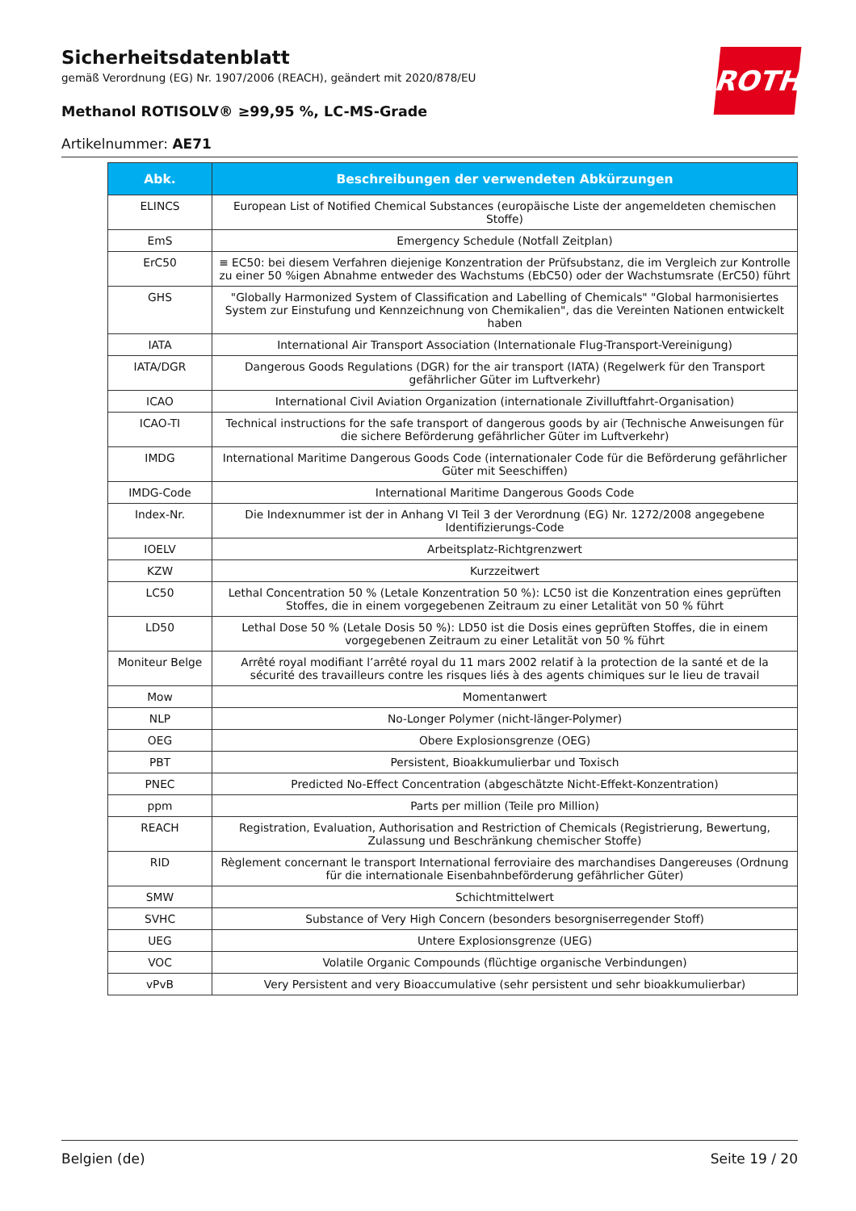ROTH
Sicherheitsdatenblatt
gemäß Verordnung (EG) Nr. 1907/2006 (REACH), geändert mit 2020/878/EU
Methanol ROTISOLV® ≥99,95 %, LC-MS-Grade
Artikelnummer: AE71
| Abk. | Beschreibungen der verwendeten Abkürzungen |
| --- | --- |
| ELINCS | European List of Notified Chemical Substances (europäische Liste der angemeldeten chemischen Stoffe) |
| EmS | Emergency Schedule (Notfall Zeitplan) |
| ErC50 | ≡ EC50: bei diesem Verfahren diejenige Konzentration der Prüfsubstanz, die im Vergleich zur Kontrolle zu einer 50 %igen Abnahme entweder des Wachstums (EbC50) oder der Wachstumsrate (ErC50) führt |
| GHS | "Globally Harmonized System of Classification and Labelling of Chemicals" "Global harmonisiertes System zur Einstufung und Kennzeichnung von Chemikalien", das die Vereinten Nationen entwickelt haben |
| IATA | International Air Transport Association (Internationale Flug-Transport-Vereinigung) |
| IATA/DGR | Dangerous Goods Regulations (DGR) for the air transport (IATA) (Regelwerk für den Transport gefährlicher Güter im Luftverkehr) |
| ICAO | International Civil Aviation Organization (internationale Zivilluftfahrt-Organisation) |
| ICAO-TI | Technical instructions for the safe transport of dangerous goods by air (Technische Anweisungen für die sichere Beförderung gefährlicher Güter im Luftverkehr) |
| IMDG | International Maritime Dangerous Goods Code (internationaler Code für die Beförderung gefährlicher Güter mit Seeschiffen) |
| IMDG-Code | International Maritime Dangerous Goods Code |
| Index-Nr. | Die Indexnummer ist der in Anhang VI Teil 3 der Verordnung (EG) Nr. 1272/2008 angegebene Identifizierungs-Code |
| IOELV | Arbeitsplatz-Richtgrenzwert |
| KZW | Kurzzeitwert |
| LC50 | Lethal Concentration 50 % (Letale Konzentration 50 %): LC50 ist die Konzentration eines geprüften Stoffes, die in einem vorgegebenen Zeitraum zu einer Letalität von 50 % führt |
| LD50 | Lethal Dose 50 % (Letale Dosis 50 %): LD50 ist die Dosis eines geprüften Stoffes, die in einem vorgegebenen Zeitraum zu einer Letalität von 50 % führt |
| Moniteur Belge | Arrêté royal modifiant l’arrêté royal du 11 mars 2002 relatif à la protection de la santé et de la sécurité des travailleurs contre les risques liés à des agents chimiques sur le lieu de travail |
| Mow | Momentanwert |
| NLP | No-Longer Polymer (nicht-länger-Polymer) |
| OEG | Obere Explosionsgrenze (OEG) |
| PBT | Persistent, Bioakkumulierbar und Toxisch |
| PNEC | Predicted No-Effect Concentration (abgeschätzte Nicht-Effekt-Konzentration) |
| ppm | Parts per million (Teile pro Million) |
| REACH | Registration, Evaluation, Authorisation and Restriction of Chemicals (Registrierung, Bewertung, Zulassung und Beschränkung chemischer Stoffe) |
| RID | Règlement concernant le transport International ferroviaire des marchandises Dangereuses (Ordnung für die internationale Eisenbahnbeförderung gefährlicher Güter) |
| SMW | Schichtmittelwert |
| SVHC | Substance of Very High Concern (besonders besorgniserregender Stoff) |
| UEG | Untere Explosionsgrenze (UEG) |
| VOC | Volatile Organic Compounds (flüchtige organische Verbindungen) |
| vPvB | Very Persistent and very Bioaccumulative (sehr persistent und sehr bioakkumulierbar) |
Belgien (de) Seite 19 / 20